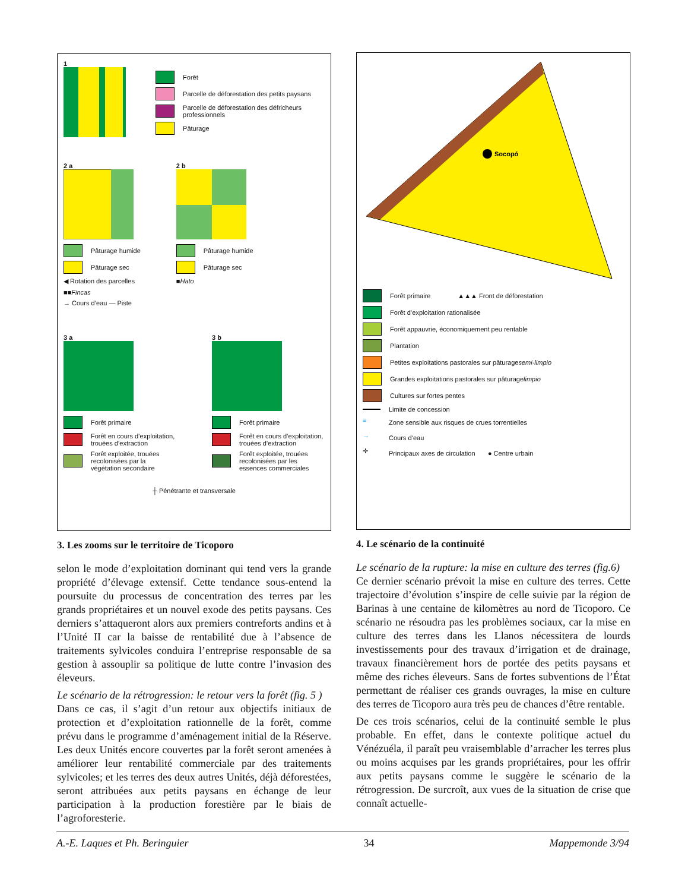1
Forêt
Parcelle de déforestation des petits paysans
Parcelle de déforestation des défricheurs professionnels
Pâturage
2 a
Pâturage humide
Pâturage sec
◀ Rotation des parcelles
■■ Fincas
→ Cours d’eau — Piste
2 b
Pâturage humide
Pâturage sec
■ Hato
3 a
Forêt primaire
Forêt en cours d’exploitation, trouées d’extraction
Forêt exploitée, trouées recolonisées par la végétation secondaire
3 b
Forêt primaire
Forêt en cours d’exploitation, trouées d’extraction
Forêt exploitée, trouées recolonisées par les essences commerciales
┼ Pénétrante et transversale
3. Les zooms sur le territoire de Ticoporo
selon le mode d’exploitation dominant qui tend vers la grande propriété d’élevage extensif. Cette tendance sous-entend la poursuite du processus de concentration des terres par les grands propriétaires et un nouvel exode des petits paysans. Ces derniers s’attaqueront alors aux premiers contreforts andins et à l’Unité II car la baisse de rentabilité due à l’absence de traitements sylvicoles conduira l’entreprise responsable de sa gestion à assouplir sa politique de lutte contre l’invasion des éleveurs.
Le scénario de la rétrogression: le retour vers la forêt (fig. 5 )
Dans ce cas, il s’agit d’un retour aux objectifs initiaux de protection et d’exploitation rationnelle de la forêt, comme prévu dans le programme d’aménagement initial de la Réserve. Les deux Unités encore couvertes par la forêt seront amenées à améliorer leur rentabilité commerciale par des traitements sylvicoles; et les terres des deux autres Unités, déjà déforestées, seront attribuées aux petits paysans en échange de leur participation à la production forestière par le biais de l’agroforesterie.
Socopó
Forêt primaire ▲▲▲ Front de déforestation
Forêt d’exploitation rationalisée
Forêt appauvrie, économiquement peu rentable
Plantation
Petites exploitations pastorales sur pâturage semi-limpio
Grandes exploitations pastorales sur pâturage limpio
Cultures sur fortes pentes
Limite de concession
≡ Zone sensible aux risques de crues torrentielles
→ Cours d’eau
✛ Principaux axes de circulation ● Centre urbain
4. Le scénario de la continuité
Le scénario de la rupture: la mise en culture des terres (fig.6)
Ce dernier scénario prévoit la mise en culture des terres. Cette trajectoire d’évolution s’inspire de celle suivie par la région de Barinas à une centaine de kilomètres au nord de Ticoporo. Ce scénario ne résoudra pas les problèmes sociaux, car la mise en culture des terres dans les Llanos nécessitera de lourds investissements pour des travaux d’irrigation et de drainage, travaux financièrement hors de portée des petits paysans et même des riches éleveurs. Sans de fortes subventions de l’État permettant de réaliser ces grands ouvrages, la mise en culture des terres de Ticoporo aura très peu de chances d’être rentable.
De ces trois scénarios, celui de la continuité semble le plus probable. En effet, dans le contexte politique actuel du Vénézuéla, il paraît peu vraisemblable d’arracher les terres plus ou moins acquises par les grands propriétaires, pour les offrir aux petits paysans comme le suggère le scénario de la rétrogression. De surcroît, aux vues de la situation de crise que connaît actuelle-
A.-E. Laques et Ph. Beringuier 34 Mappemonde 3/94